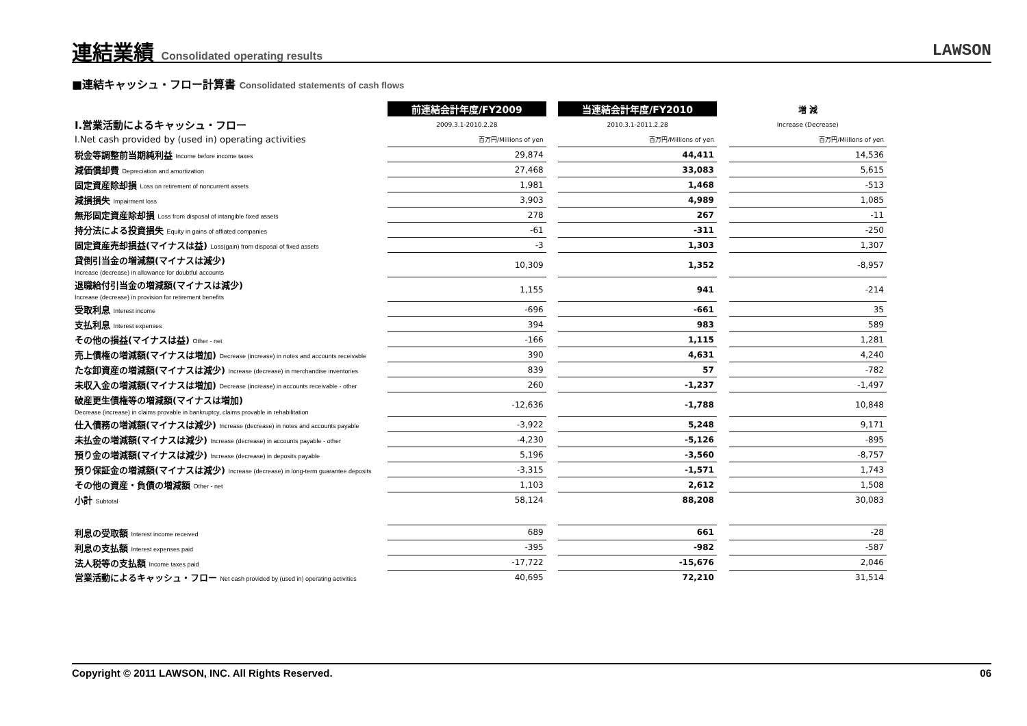連結業績 Consolidated operating results
LAWSON
■連結キャッシュ・フロー計算書 Consolidated statements of cash flows
| | 前連結会計年度/FY2009 | | 当連結会計年度/FY2010 | | 増 減 |
| Ⅰ.営業活動によるキャッシュ・フロー | 2009.3.1-2010.2.28 | | 2010.3.1-2011.2.28 | | Increase (Decrease) |
| I.Net cash provided by (used in) operating activities | 百万円/Millions of yen | | 百万円/Millions of yen | | 百万円/Millions of yen |
| 税金等調整前当期純利益 Income before income taxes | 29,874 | | 44,411 | | 14,536 |
| 減価償却費 Depreciation and amortization | 27,468 | | 33,083 | | 5,615 |
| 固定資産除却損 Loss on retirement of noncurrent assets | 1,981 | | 1,468 | | -513 |
| 減損損失 Impairment loss | 3,903 | | 4,989 | | 1,085 |
| 無形固定資産除却損 Loss from disposal of intangible fixed assets | 278 | | 267 | | -11 |
| 持分法による投資損失 Equity in gains of affiated companies | -61 | | -311 | | -250 |
| 固定資産売却損益(マイナスは益) Loss(gain) from disposal of fixed assets | -3 | | 1,303 | | 1,307 |
| 貸倒引当金の増減額(マイナスは減少) Increase (decrease) in allowance for doubtful accounts | 10,309 | | 1,352 | | -8,957 |
| 退職給付引当金の増減額(マイナスは減少) Increase (decrease) in provision for retirement benefits | 1,155 | | 941 | | -214 |
| 受取利息 Interest income | -696 | | -661 | | 35 |
| 支払利息 Interest expenses | 394 | | 983 | | 589 |
| その他の損益(マイナスは益) Other - net | -166 | | 1,115 | | 1,281 |
| 売上債権の増減額(マイナスは増加) Decrease (increase) in notes and accounts receivable | 390 | | 4,631 | | 4,240 |
| たな卸資産の増減額(マイナスは減少) Increase (decrease) in merchandise inventories | 839 | | 57 | | -782 |
| 未収入金の増減額(マイナスは増加) Decrease (increase) in accounts receivable - other | 260 | | -1,237 | | -1,497 |
| 破産更生債権等の増減額(マイナスは増加) Decrease (increase) in claims provable in bankruptcy, claims provable in rehabilitation | -12,636 | | -1,788 | | 10,848 |
| 仕入債務の増減額(マイナスは減少) Increase (decrease) in notes and accounts payable | -3,922 | | 5,248 | | 9,171 |
| 未払金の増減額(マイナスは減少) Increase (decrease) in accounts payable - other | -4,230 | | -5,126 | | -895 |
| 預り金の増減額(マイナスは減少) Increase (decrease) in deposits payable | 5,196 | | -3,560 | | -8,757 |
| 預り保証金の増減額(マイナスは減少) Increase (decrease) in long-term guarantee deposits | -3,315 | | -1,571 | | 1,743 |
| その他の資産・負債の増減額 Other - net | 1,103 | | 2,612 | | 1,508 |
| 小計 Subtotal | 58,124 | | 88,208 | | 30,083 |
| 利息の受取額 Interest income received | 689 | | 661 | | -28 |
| 利息の支払額 Interest expenses paid | -395 | | -982 | | -587 |
| 法人税等の支払額 Income taxes paid | -17,722 | | -15,676 | | 2,046 |
| 営業活動によるキャッシュ・フロー Net cash provided by (used in) operating activities | 40,695 | | 72,210 | | 31,514 |
Copyright © 2011 LAWSON, INC. All Rights Reserved. 06